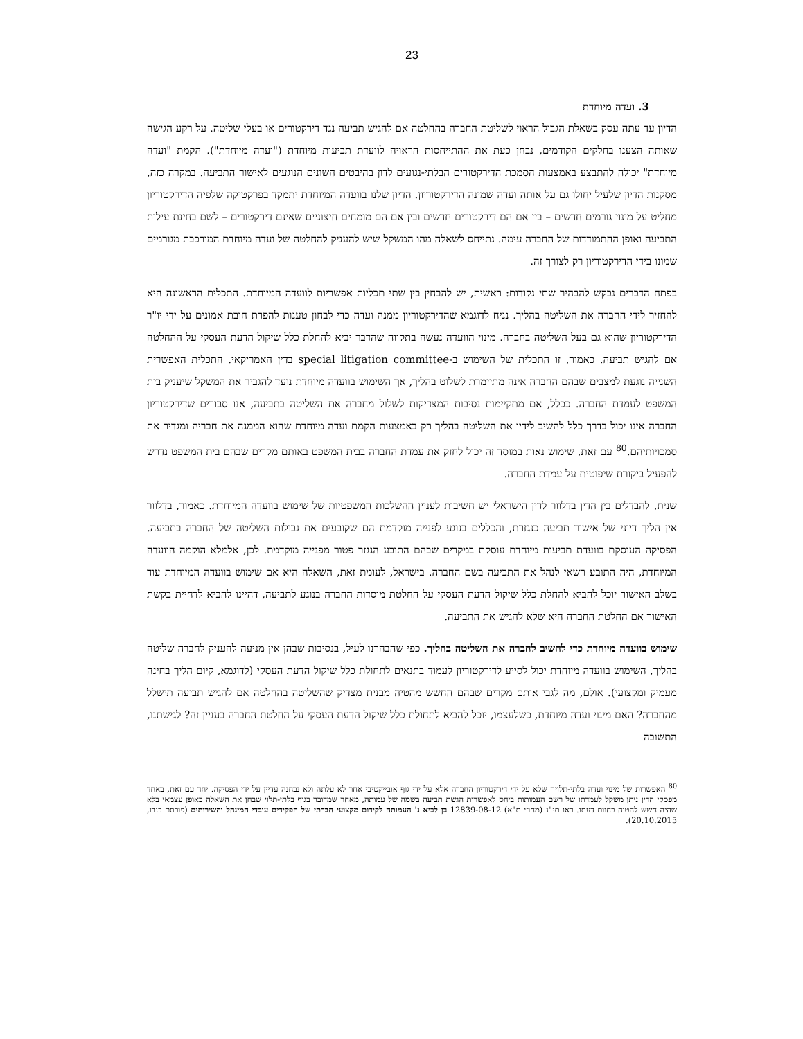23
3. ועדה מיוחדת
הדיון עד עתה עסק בשאלת הגבול הראוי לשליטת החברה בהחלטה אם להגיש תביעה נגד דירקטורים או בעלי שליטה. על רקע הגישה שאותה הצענו בחלקים הקודמים, נבחן כעת את ההתייחסות הראויה לוועדת תביעות מיוחדת ("ועדה מיוחדת"). הקמת "ועדה מיוחדת" יכולה להתבצע באמצעות הסמכת הדירקטורים הבלתי-נגועים לדון בהיבטים השונים הנוגעים לאישור התביעה. במקרה כזה, מסקנות הדיון שלעיל יחולו גם על אותה ועדה שמינה הדירקטוריון. הדיון שלנו בוועדה המיוחדת יתמקד בפרקטיקה שלפיה הדירקטוריון מחליט על מינוי גורמים חדשים – בין אם הם דירקטורים חדשים ובין אם הם מומחים חיצוניים שאינם דירקטורים – לשם בחינת עילות התביעה ואופן ההתמודדות של החברה עימה. נתייחס לשאלה מהו המשקל שיש להעניק להחלטה של ועדה מיוחדת המורכבת מגורמים שמונו בידי הדירקטוריון רק לצורך זה.
בפתח הדברים נבקש להבהיר שתי נקודות: ראשית, יש להבחין בין שתי תכליות אפשריות לוועדה המיוחדת. התכלית הראשונה היא להחזיר לידי החברה את השליטה בהליך. נניח לדוגמא שהדירקטוריון ממנה ועדה כדי לבחון טענות להפרת חובת אמונים על ידי יו"ר הדירקטוריון שהוא גם בעל השליטה בחברה. מינוי הוועדה נעשה בתקווה שהדבר יביא להחלת כלל שיקול הדעת העסקי על ההחלטה אם להגיש תביעה. כאמור, זו התכלית של השימוש ב-special litigation committee בדין האמריקאי. התכלית האפשרית השנייה נוגעת למצבים שבהם החברה אינה מתיימרת לשלוט בהליך, אך השימוש בוועדה מיוחדת נועד להגביר את המשקל שיעניק בית המשפט לעמדת החברה. ככלל, אם מתקיימות נסיבות המצדיקות לשלול מחברה את השליטה בתביעה, אנו סבורים שדירקטוריון החברה אינו יכול בדרך כלל להשיב לידיו את השליטה בהליך רק באמצעות הקמת ועדה מיוחדת שהוא הממנה את חבריה ומגדיר את סמכויותיהם.<sup>80</sup> עם זאת, שימוש נאות במוסד זה יכול לחזק את עמדת החברה בבית המשפט באותם מקרים שבהם בית המשפט נדרש להפעיל ביקורת שיפוטית על עמדת החברה.
שנית, להבדלים בין הדין בדלוור לדין הישראלי יש חשיבות לעניין ההשלכות המשפטיות של שימוש בוועדה המיוחדת. כאמור, בדלוור אין הליך דיוני של אישור תביעה כנגזרת, והכללים בנוגע לפנייה מוקדמת הם שקובעים את גבולות השליטה של החברה בתביעה. הפסיקה העוסקת בוועדת תביעות מיוחדת עוסקת במקרים שבהם התובע הנגזר פטור מפנייה מוקדמת. לכן, אלמלא הוקמה הוועדה המיוחדת, היה התובע רשאי לנהל את התביעה בשם החברה. בישראל, לעומת זאת, השאלה היא אם שימוש בוועדה המיוחדת עוד בשלב האישור יוכל להביא להחלת כלל שיקול הדעת העסקי על החלטת מוסדות החברה בנוגע לתביעה, דהיינו להביא לדחיית בקשת האישור אם החלטת החברה היא שלא להגיש את התביעה.
שימוש בוועדה מיוחדת כדי להשיב לחברה את השליטה בהליך. כפי שהבהרנו לעיל, בנסיבות שבהן אין מניעה להעניק לחברה שליטה בהליך, השימוש בוועדה מיוחדת יכול לסייע לדירקטוריון לעמוד בתנאים לתחולת כלל שיקול הדעת העסקי (לדוגמא, קיום הליך בחינה מעמיק ומקצועי). אולם, מה לגבי אותם מקרים שבהם החשש מהטיה מבנית מצדיק שהשליטה בהחלטה אם להגיש תביעה תישלל מהחברה? האם מינוי ועדה מיוחדת, כשלעצמו, יוכל להביא לתחולת כלל שיקול הדעת העסקי על החלטת החברה בעניין זה? לגישתנו, התשובה
<sup>80</sup> האפשרות של מינוי ועדה בלתי-תלויה שלא על ידי דירקטוריון החברה אלא על ידי גוף אובייקטיבי אחר לא עלתה ולא נבחנה עדיין על ידי הפסיקה. יחד עם זאת, באחד מפסקי הדין ניתן משקל לעמדתו של רשם העמותות ביחס לאפשרות הגשת תביעה בשמה של עמותה, מאחר שמדובר בגוף בלתי-תלוי שבחן את השאלה באופן עצמאי בלא שהיה חשש להטיה בחוות דעתו. ראו תנ"ג (מחוזי ת"א) 12839-08-12 בן לביא נ' העמותה לקידום מקצועי חברתי של הפקידים עובדי המינהל והשירותים (פורסם בנבו, 20.10.2015).